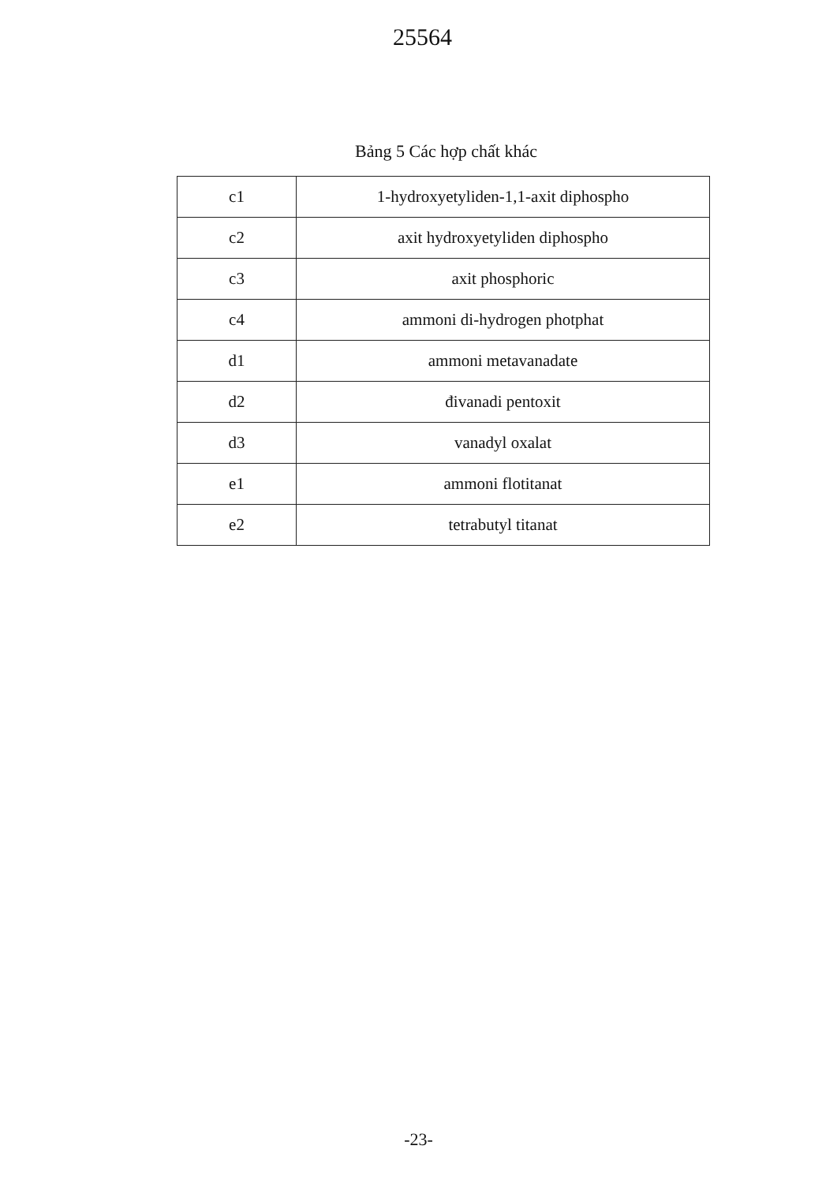25564
Bảng 5 Các hợp chất khác
| c1 | 1-hydroxyetyliden-1,1-axit diphospho |
| c2 | axit hydroxyetyliden diphospho |
| c3 | axit phosphoric |
| c4 | ammoni di-hydrogen photphat |
| d1 | ammoni metavanadate |
| d2 | đivanadi pentoxit |
| d3 | vanadyl oxalat |
| e1 | ammoni flotitanat |
| e2 | tetrabutyl titanat |
-23-